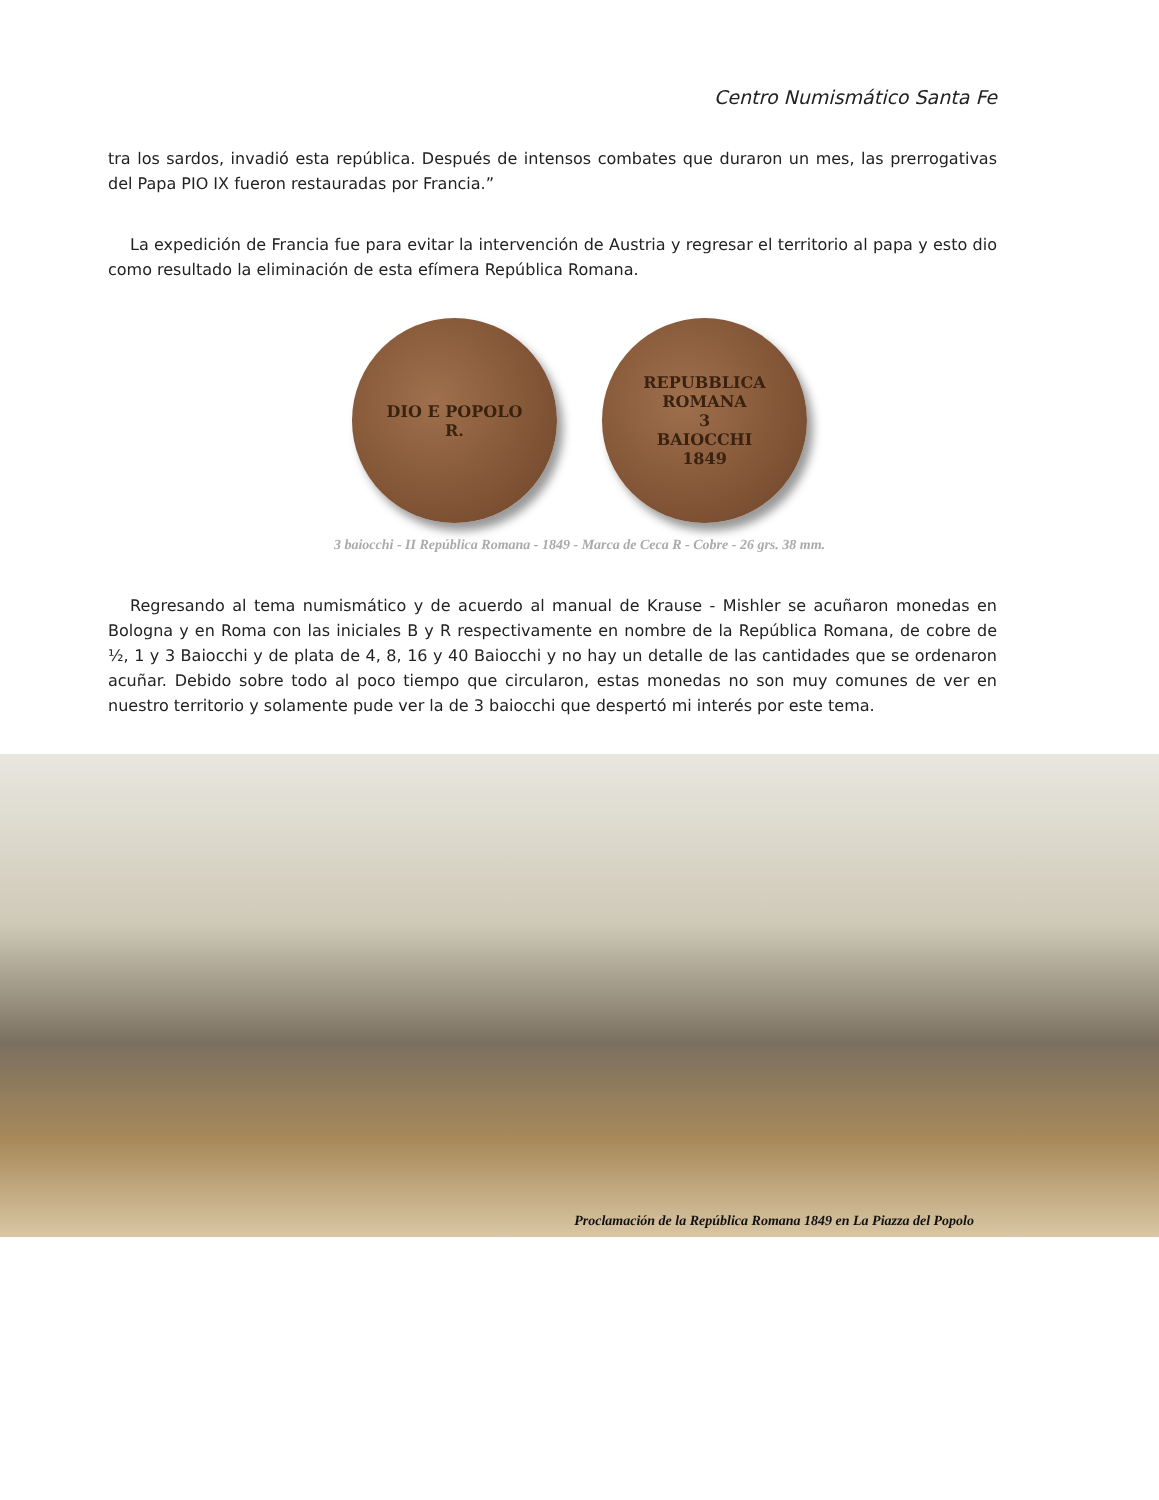Centro Numismático Santa Fe
tra los sardos, invadió esta república. Después de intensos combates que duraron un mes, las prerrogativas del Papa PIO IX fueron restauradas por Francia.”
La expedición de Francia fue para evitar la intervención de Austria y regresar el territorio al papa y esto dio como resultado la eliminación de esta efímera República Romana.
DIO E POPOLO
R.
REPUBBLICA ROMANA
3
BAIOCCHI
1849
3 baiocchi - II República Romana - 1849 - Marca de Ceca R - Cobre - 26 grs. 38 mm.
Regresando al tema numismático y de acuerdo al manual de Krause - Mishler se acuñaron monedas en Bologna y en Roma con las iniciales B y R respectivamente en nombre de la República Romana, de cobre de ½, 1 y 3 Baiocchi y de plata de 4, 8, 16 y 40 Baiocchi y no hay un detalle de las cantidades que se ordenaron acuñar. Debido sobre todo al poco tiempo que circularon, estas monedas no son muy comunes de ver en nuestro territorio y solamente pude ver la de 3 baiocchi que despertó mi interés por este tema.
Proclamación de la República Romana 1849 en La Piazza del Popolo